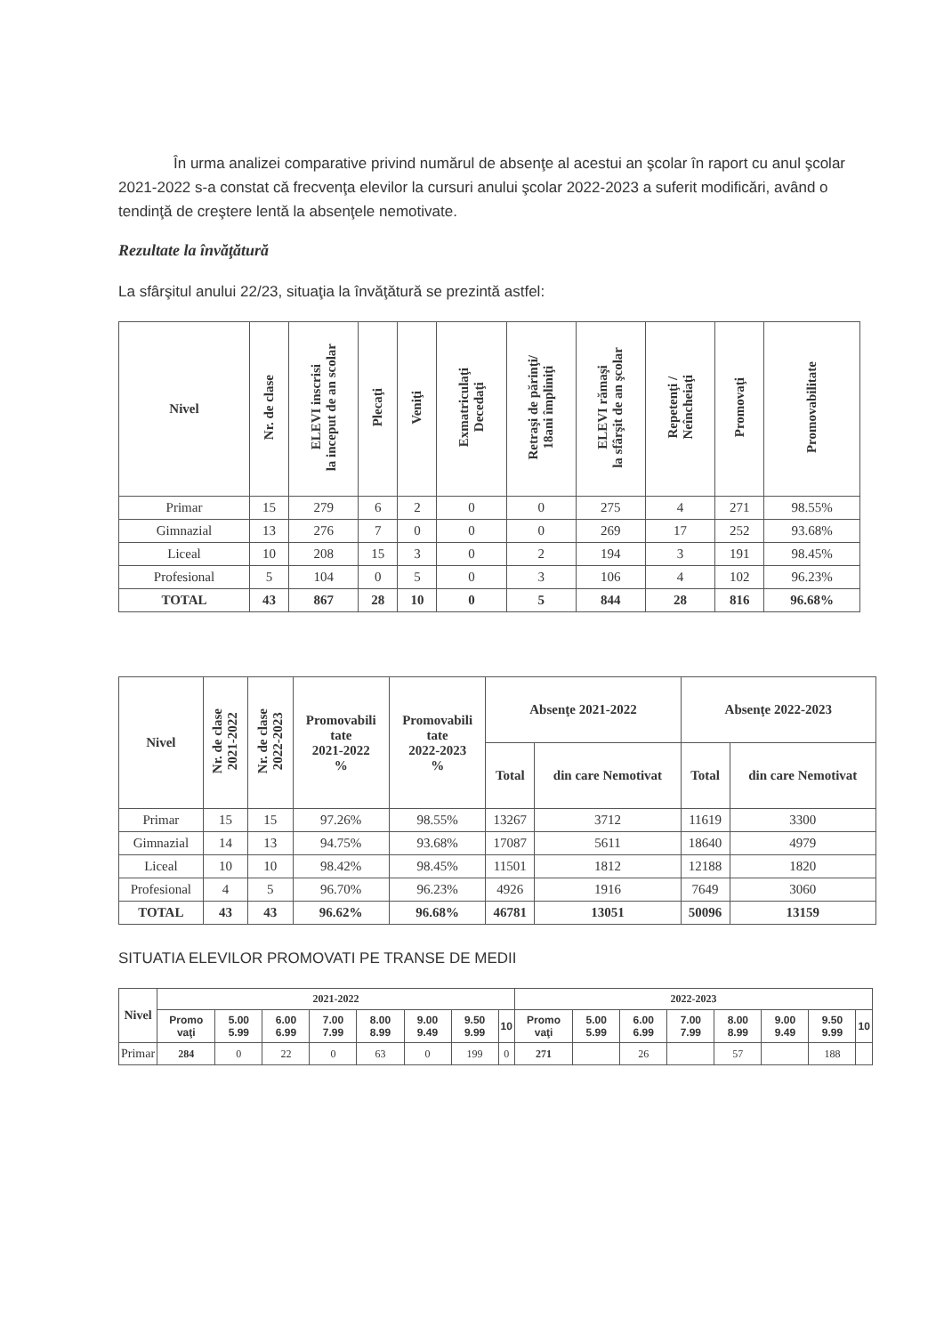În urma analizei comparative privind numărul de absenţe al acestui an şcolar în raport cu anul şcolar 2021-2022 s-a constat că frecvenţa elevilor la cursuri anului şcolar 2022-2023 a suferit modificări, având o tendinţă de creştere lentă la absenţele nemotivate.
Rezultate la învăţătură
La sfârşitul anului 22/23, situaţia la învăţătură se prezintă astfel:
| Nivel | Nr. de clase | ELEVI inscrisi la inceput de an scolar | Plecaţi | Veniţi | Exmatriculaţi Decedaţi | Retraşi de părinţi/ 18ani împliniţi | ELEVI rămaşi la sfârşit de an şcolar | Repetenţi / Neîncheiaţi | Promovaţi | Promovabilitate |
| --- | --- | --- | --- | --- | --- | --- | --- | --- | --- | --- |
| Primar | 15 | 279 | 6 | 2 | 0 | 0 | 275 | 4 | 271 | 98.55% |
| Gimnazial | 13 | 276 | 7 | 0 | 0 | 0 | 269 | 17 | 252 | 93.68% |
| Liceal | 10 | 208 | 15 | 3 | 0 | 2 | 194 | 3 | 191 | 98.45% |
| Profesional | 5 | 104 | 0 | 5 | 0 | 3 | 106 | 4 | 102 | 96.23% |
| TOTAL | 43 | 867 | 28 | 10 | 0 | 5 | 844 | 28 | 816 | 96.68% |
| Nivel | Nr. de clase 2021-2022 | Nr. de clase 2022-2023 | Promovabili tate 2021-2022 % | Promovabili tate 2022-2023 % | Absenţe 2021-2022 | | Absenţe 2022-2023 | |
| --- | --- | --- | --- | --- | --- | --- | --- | --- |
| | | | | | Total | din care Nemotivat | Total | din care Nemotivat |
| Primar | 15 | 15 | 97.26% | 98.55% | 13267 | 3712 | 11619 | 3300 |
| Gimnazial | 14 | 13 | 94.75% | 93.68% | 17087 | 5611 | 18640 | 4979 |
| Liceal | 10 | 10 | 98.42% | 98.45% | 11501 | 1812 | 12188 | 1820 |
| Profesional | 4 | 5 | 96.70% | 96.23% | 4926 | 1916 | 7649 | 3060 |
| TOTAL | 43 | 43 | 96.62% | 96.68% | 46781 | 13051 | 50096 | 13159 |
SITUATIA ELEVILOR PROMOVATI PE TRANSE DE MEDII
| Nivel | 2021-2022 | | | | | | | | 2022-2023 | | | | | | | |
| --- | --- | --- | --- | --- | --- | --- | --- | --- | --- | --- | --- | --- | --- | --- | --- | --- |
| | Promo vaţi | 5.00 5.99 | 6.00 6.99 | 7.00 7.99 | 8.00 8.99 | 9.00 9.49 | 9.50 9.99 | 10 | Promo vaţi | 5.00 5.99 | 6.00 6.99 | 7.00 7.99 | 8.00 8.99 | 9.00 9.49 | 9.50 9.99 | 10 |
| Primar | 284 | 0 | 22 | 0 | 63 | 0 | 199 | 0 | 271 | | 26 | | 57 | | 188 | |